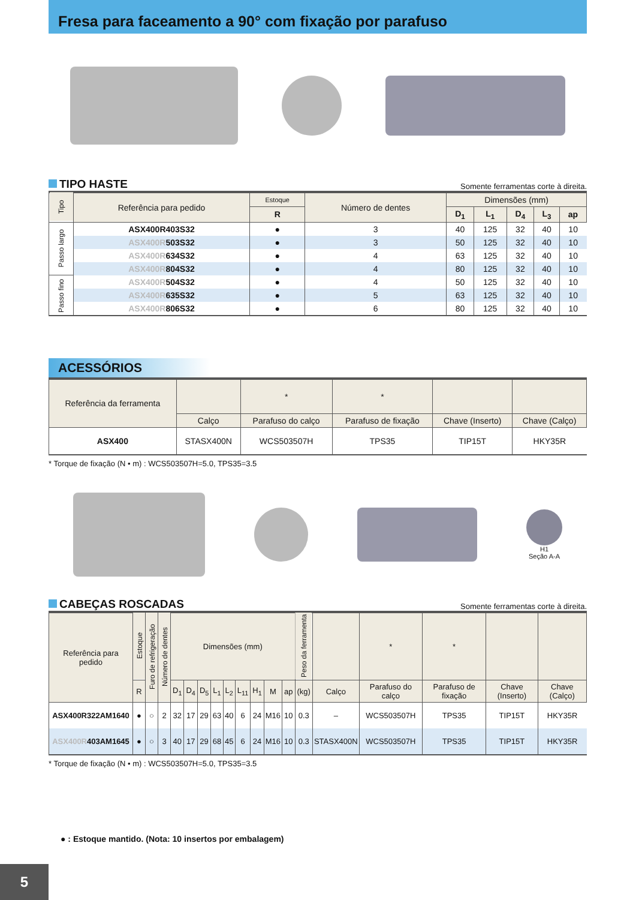Fresa para faceamento a 90° com fixação por parafuso
TIPO HASTE Somente ferramentas corte à direita.
| Tipo | Referência para pedido | Estoque | Número de dentes | Dimensões (mm) | | | | |
| --- | --- | --- | --- | --- | --- | --- | --- | --- |
| | | R | | D<sub>1</sub> | L<sub>1</sub> | D<sub>4</sub> | L<sub>3</sub> | ap |
| Passo largo | ASX400R403S32 | ● | 3 | 40 | 125 | 32 | 40 | 10 |
| | ASX400R 503S32 | ● | 3 | 50 | 125 | 32 | 40 | 10 |
| | ASX400R 634S32 | ● | 4 | 63 | 125 | 32 | 40 | 10 |
| | ASX400R 804S32 | ● | 4 | 80 | 125 | 32 | 40 | 10 |
| Passo fino | ASX400R 504S32 | ● | 4 | 50 | 125 | 32 | 40 | 10 |
| | ASX400R 635S32 | ● | 5 | 63 | 125 | 32 | 40 | 10 |
| | ASX400R 806S32 | ● | 6 | 80 | 125 | 32 | 40 | 10 |
ACESSÓRIOS
| Referência da ferramenta | | * | * | | |
| --- | --- | --- | --- | --- | --- |
| | Calço | Parafuso do calço | Parafuso de fixação | Chave (Inserto) | Chave (Calço) |
| ASX400 | STASX400N | WCS503507H | TPS35 | TIP15T | HKY35R |
* Torque de fixação (N • m) : WCS503507H=5.0, TPS35=3.5
H1
Seção A-A
CABEÇAS ROSCADAS Somente ferramentas corte à direita.
| Referência para pedido | Estoque | Furo de refrigeração | Número de dentes | Dimensões (mm) | | | | | | | | | Peso da ferramenta | | * | * | | |
| --- | --- | --- | --- | --- | --- | --- | --- | --- | --- | --- | --- | --- | --- | --- | --- | --- | --- | --- |
| | R | | | D<sub>1</sub> | D<sub>4</sub> | D<sub>5</sub> | L<sub>1</sub> | L<sub>2</sub> | L<sub>11</sub> | H<sub>1</sub> | M | ap | (kg) | Calço | Parafuso do calço | Parafuso de fixação | Chave (Inserto) | Chave (Calço) |
| ASX400R322AM1640 | ● | ○ | 2 | 32 | 17 | 29 | 63 | 40 | 6 | 24 | M16 | 10 | 0.3 | – | WCS503507H | TPS35 | TIP15T | HKY35R |
| ASX400R 403AM1645 | ● | ○ | 3 | 40 | 17 | 29 | 68 | 45 | 6 | 24 | M16 | 10 | 0.3 | STASX400N | WCS503507H | TPS35 | TIP15T | HKY35R |
* Torque de fixação (N • m) : WCS503507H=5.0, TPS35=3.5
● : Estoque mantido. (Nota: 10 insertos por embalagem)
5